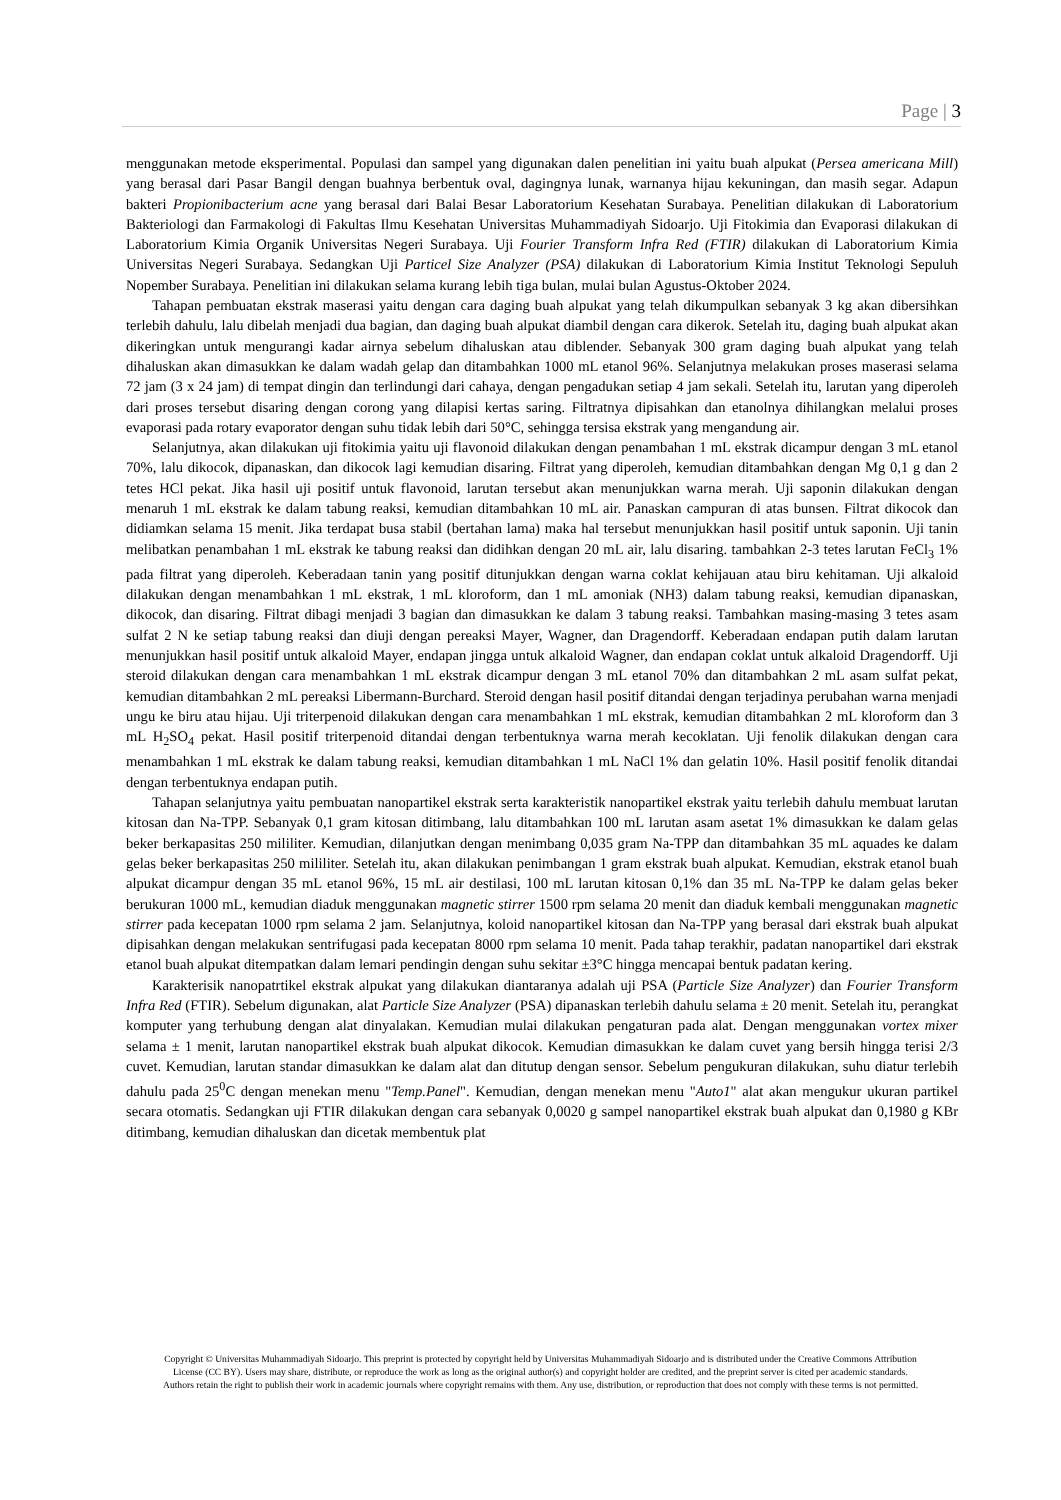Page | 3
menggunakan metode eksperimental. Populasi dan sampel yang digunakan dalen penelitian ini yaitu buah alpukat (Persea americana Mill) yang berasal dari Pasar Bangil dengan buahnya berbentuk oval, dagingnya lunak, warnanya hijau kekuningan, dan masih segar. Adapun bakteri Propionibacterium acne yang berasal dari Balai Besar Laboratorium Kesehatan Surabaya. Penelitian dilakukan di Laboratorium Bakteriologi dan Farmakologi di Fakultas Ilmu Kesehatan Universitas Muhammadiyah Sidoarjo. Uji Fitokimia dan Evaporasi dilakukan di Laboratorium Kimia Organik Universitas Negeri Surabaya. Uji Fourier Transform Infra Red (FTIR) dilakukan di Laboratorium Kimia Universitas Negeri Surabaya. Sedangkan Uji Particel Size Analyzer (PSA) dilakukan di Laboratorium Kimia Institut Teknologi Sepuluh Nopember Surabaya. Penelitian ini dilakukan selama kurang lebih tiga bulan, mulai bulan Agustus-Oktober 2024.
Tahapan pembuatan ekstrak maserasi yaitu dengan cara daging buah alpukat yang telah dikumpulkan sebanyak 3 kg akan dibersihkan terlebih dahulu, lalu dibelah menjadi dua bagian, dan daging buah alpukat diambil dengan cara dikerok. Setelah itu, daging buah alpukat akan dikeringkan untuk mengurangi kadar airnya sebelum dihaluskan atau diblender. Sebanyak 300 gram daging buah alpukat yang telah dihaluskan akan dimasukkan ke dalam wadah gelap dan ditambahkan 1000 mL etanol 96%. Selanjutnya melakukan proses maserasi selama 72 jam (3 x 24 jam) di tempat dingin dan terlindungi dari cahaya, dengan pengadukan setiap 4 jam sekali. Setelah itu, larutan yang diperoleh dari proses tersebut disaring dengan corong yang dilapisi kertas saring. Filtratnya dipisahkan dan etanolnya dihilangkan melalui proses evaporasi pada rotary evaporator dengan suhu tidak lebih dari 50°C, sehingga tersisa ekstrak yang mengandung air.
Selanjutnya, akan dilakukan uji fitokimia yaitu uji flavonoid dilakukan dengan penambahan 1 mL ekstrak dicampur dengan 3 mL etanol 70%, lalu dikocok, dipanaskan, dan dikocok lagi kemudian disaring. Filtrat yang diperoleh, kemudian ditambahkan dengan Mg 0,1 g dan 2 tetes HCl pekat. Jika hasil uji positif untuk flavonoid, larutan tersebut akan menunjukkan warna merah. Uji saponin dilakukan dengan menaruh 1 mL ekstrak ke dalam tabung reaksi, kemudian ditambahkan 10 mL air. Panaskan campuran di atas bunsen. Filtrat dikocok dan didiamkan selama 15 menit. Jika terdapat busa stabil (bertahan lama) maka hal tersebut menunjukkan hasil positif untuk saponin. Uji tanin melibatkan penambahan 1 mL ekstrak ke tabung reaksi dan didihkan dengan 20 mL air, lalu disaring. tambahkan 2-3 tetes larutan FeCl<sub>3</sub> 1% pada filtrat yang diperoleh. Keberadaan tanin yang positif ditunjukkan dengan warna coklat kehijauan atau biru kehitaman. Uji alkaloid dilakukan dengan menambahkan 1 mL ekstrak, 1 mL kloroform, dan 1 mL amoniak (NH3) dalam tabung reaksi, kemudian dipanaskan, dikocok, dan disaring. Filtrat dibagi menjadi 3 bagian dan dimasukkan ke dalam 3 tabung reaksi. Tambahkan masing-masing 3 tetes asam sulfat 2 N ke setiap tabung reaksi dan diuji dengan pereaksi Mayer, Wagner, dan Dragendorff. Keberadaan endapan putih dalam larutan menunjukkan hasil positif untuk alkaloid Mayer, endapan jingga untuk alkaloid Wagner, dan endapan coklat untuk alkaloid Dragendorff. Uji steroid dilakukan dengan cara menambahkan 1 mL ekstrak dicampur dengan 3 mL etanol 70% dan ditambahkan 2 mL asam sulfat pekat, kemudian ditambahkan 2 mL pereaksi Libermann-Burchard. Steroid dengan hasil positif ditandai dengan terjadinya perubahan warna menjadi ungu ke biru atau hijau. Uji triterpenoid dilakukan dengan cara menambahkan 1 mL ekstrak, kemudian ditambahkan 2 mL kloroform dan 3 mL H<sub>2</sub>SO<sub>4</sub> pekat. Hasil positif triterpenoid ditandai dengan terbentuknya warna merah kecoklatan. Uji fenolik dilakukan dengan cara menambahkan 1 mL ekstrak ke dalam tabung reaksi, kemudian ditambahkan 1 mL NaCl 1% dan gelatin 10%. Hasil positif fenolik ditandai dengan terbentuknya endapan putih.
Tahapan selanjutnya yaitu pembuatan nanopartikel ekstrak serta karakteristik nanopartikel ekstrak yaitu terlebih dahulu membuat larutan kitosan dan Na-TPP. Sebanyak 0,1 gram kitosan ditimbang, lalu ditambahkan 100 mL larutan asam asetat 1% dimasukkan ke dalam gelas beker berkapasitas 250 mililiter. Kemudian, dilanjutkan dengan menimbang 0,035 gram Na-TPP dan ditambahkan 35 mL aquades ke dalam gelas beker berkapasitas 250 mililiter. Setelah itu, akan dilakukan penimbangan 1 gram ekstrak buah alpukat. Kemudian, ekstrak etanol buah alpukat dicampur dengan 35 mL etanol 96%, 15 mL air destilasi, 100 mL larutan kitosan 0,1% dan 35 mL Na-TPP ke dalam gelas beker berukuran 1000 mL, kemudian diaduk menggunakan magnetic stirrer 1500 rpm selama 20 menit dan diaduk kembali menggunakan magnetic stirrer pada kecepatan 1000 rpm selama 2 jam. Selanjutnya, koloid nanopartikel kitosan dan Na-TPP yang berasal dari ekstrak buah alpukat dipisahkan dengan melakukan sentrifugasi pada kecepatan 8000 rpm selama 10 menit. Pada tahap terakhir, padatan nanopartikel dari ekstrak etanol buah alpukat ditempatkan dalam lemari pendingin dengan suhu sekitar ±3°C hingga mencapai bentuk padatan kering.
Karakterisik nanopatrtikel ekstrak alpukat yang dilakukan diantaranya adalah uji PSA (Particle Size Analyzer) dan Fourier Transform Infra Red (FTIR). Sebelum digunakan, alat Particle Size Analyzer (PSA) dipanaskan terlebih dahulu selama ± 20 menit. Setelah itu, perangkat komputer yang terhubung dengan alat dinyalakan. Kemudian mulai dilakukan pengaturan pada alat. Dengan menggunakan vortex mixer selama ± 1 menit, larutan nanopartikel ekstrak buah alpukat dikocok. Kemudian dimasukkan ke dalam cuvet yang bersih hingga terisi 2/3 cuvet. Kemudian, larutan standar dimasukkan ke dalam alat dan ditutup dengan sensor. Sebelum pengukuran dilakukan, suhu diatur terlebih dahulu pada 25<sup>0</sup>C dengan menekan menu "Temp.Panel". Kemudian, dengan menekan menu "Auto1" alat akan mengukur ukuran partikel secara otomatis. Sedangkan uji FTIR dilakukan dengan cara sebanyak 0,0020 g sampel nanopartikel ekstrak buah alpukat dan 0,1980 g KBr ditimbang, kemudian dihaluskan dan dicetak membentuk plat
Copyright © Universitas Muhammadiyah Sidoarjo. This preprint is protected by copyright held by Universitas Muhammadiyah Sidoarjo and is distributed under the Creative Commons Attribution License (CC BY). Users may share, distribute, or reproduce the work as long as the original author(s) and copyright holder are credited, and the preprint server is cited per academic standards.
Authors retain the right to publish their work in academic journals where copyright remains with them. Any use, distribution, or reproduction that does not comply with these terms is not permitted.